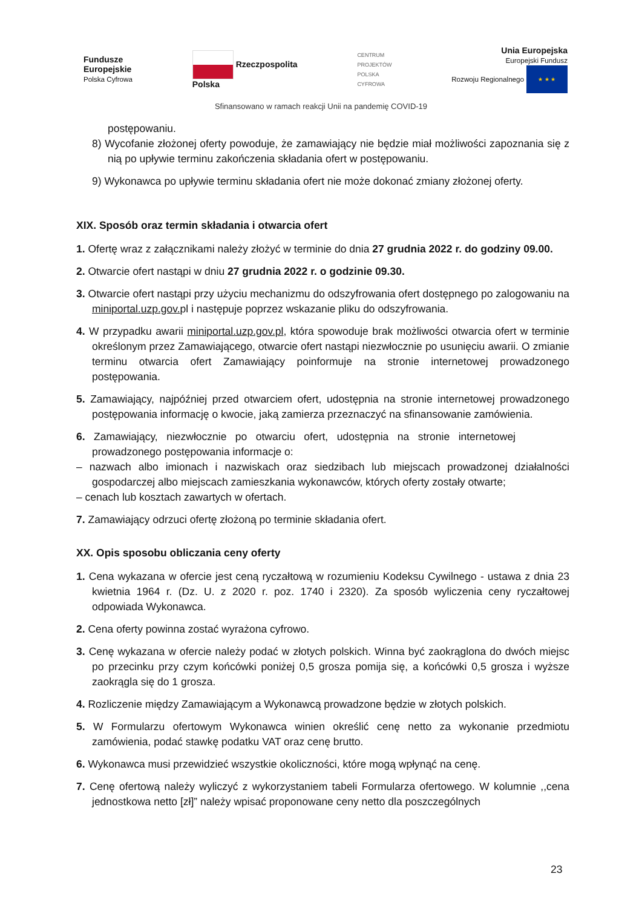Fundusze
Europejskie
Polska Cyfrowa
Rzeczpospolita
Polska
CENTRUM
PROJEKTÓW
POLSKA
CYFROWA
Unia Europejska
Europejski Fundusz
Rozwoju Regionalnego ★ ★ ★
Sfinansowano w ramach reakcji Unii na pandemię COVID-19
postępowaniu.
8) Wycofanie złożonej oferty powoduje, że zamawiający nie będzie miał możliwości zapoznania się z nią po upływie terminu zakończenia składania ofert w postępowaniu.
9) Wykonawca po upływie terminu składania ofert nie może dokonać zmiany złożonej oferty.
XIX. Sposób oraz termin składania i otwarcia ofert
1. Ofertę wraz z załącznikami należy złożyć w terminie do dnia 27 grudnia 2022 r. do godziny 09.00.
2. Otwarcie ofert nastąpi w dniu 27 grudnia 2022 r. o godzinie 09.30.
3. Otwarcie ofert nastąpi przy użyciu mechanizmu do odszyfrowania ofert dostępnego po zalogowaniu na miniportal.uzp.gov. pl i następuje poprzez wskazanie pliku do odszyfrowania.
4. W przypadku awarii miniportal.uzp.gov.pl, która spowoduje brak możliwości otwarcia ofert w terminie określonym przez Zamawiającego, otwarcie ofert nastąpi niezwłocznie po usunięciu awarii. O zmianie terminu otwarcia ofert Zamawiający poinformuje na stronie internetowej prowadzonego postępowania.
5. Zamawiający, najpóźniej przed otwarciem ofert, udostępnia na stronie internetowej prowadzonego postępowania informację o kwocie, jaką zamierza przeznaczyć na sfinansowanie zamówienia.
6. Zamawiający, niezwłocznie po otwarciu ofert, udostępnia na stronie internetowej prowadzonego postępowania informacje o:
– nazwach albo imionach i nazwiskach oraz siedzibach lub miejscach prowadzonej działalności gospodarczej albo miejscach zamieszkania wykonawców, których oferty zostały otwarte;
– cenach lub kosztach zawartych w ofertach.
7. Zamawiający odrzuci ofertę złożoną po terminie składania ofert.
XX. Opis sposobu obliczania ceny oferty
1. Cena wykazana w ofercie jest ceną ryczałtową w rozumieniu Kodeksu Cywilnego - ustawa z dnia 23 kwietnia 1964 r. (Dz. U. z 2020 r. poz. 1740 i 2320). Za sposób wyliczenia ceny ryczałtowej odpowiada Wykonawca.
2. Cena oferty powinna zostać wyrażona cyfrowo.
3. Cenę wykazana w ofercie należy podać w złotych polskich. Winna być zaokrąglona do dwóch miejsc po przecinku przy czym końcówki poniżej 0,5 grosza pomija się, a końcówki 0,5 grosza i wyższe zaokrągla się do 1 grosza.
4. Rozliczenie między Zamawiającym a Wykonawcą prowadzone będzie w złotych polskich.
5. W Formularzu ofertowym Wykonawca winien określić cenę netto za wykonanie przedmiotu zamówienia, podać stawkę podatku VAT oraz cenę brutto.
6. Wykonawca musi przewidzieć wszystkie okoliczności, które mogą wpłynąć na cenę.
7. Cenę ofertową należy wyliczyć z wykorzystaniem tabeli Formularza ofertowego. W kolumnie ,,cena jednostkowa netto [zł]” należy wpisać proponowane ceny netto dla poszczególnych
23